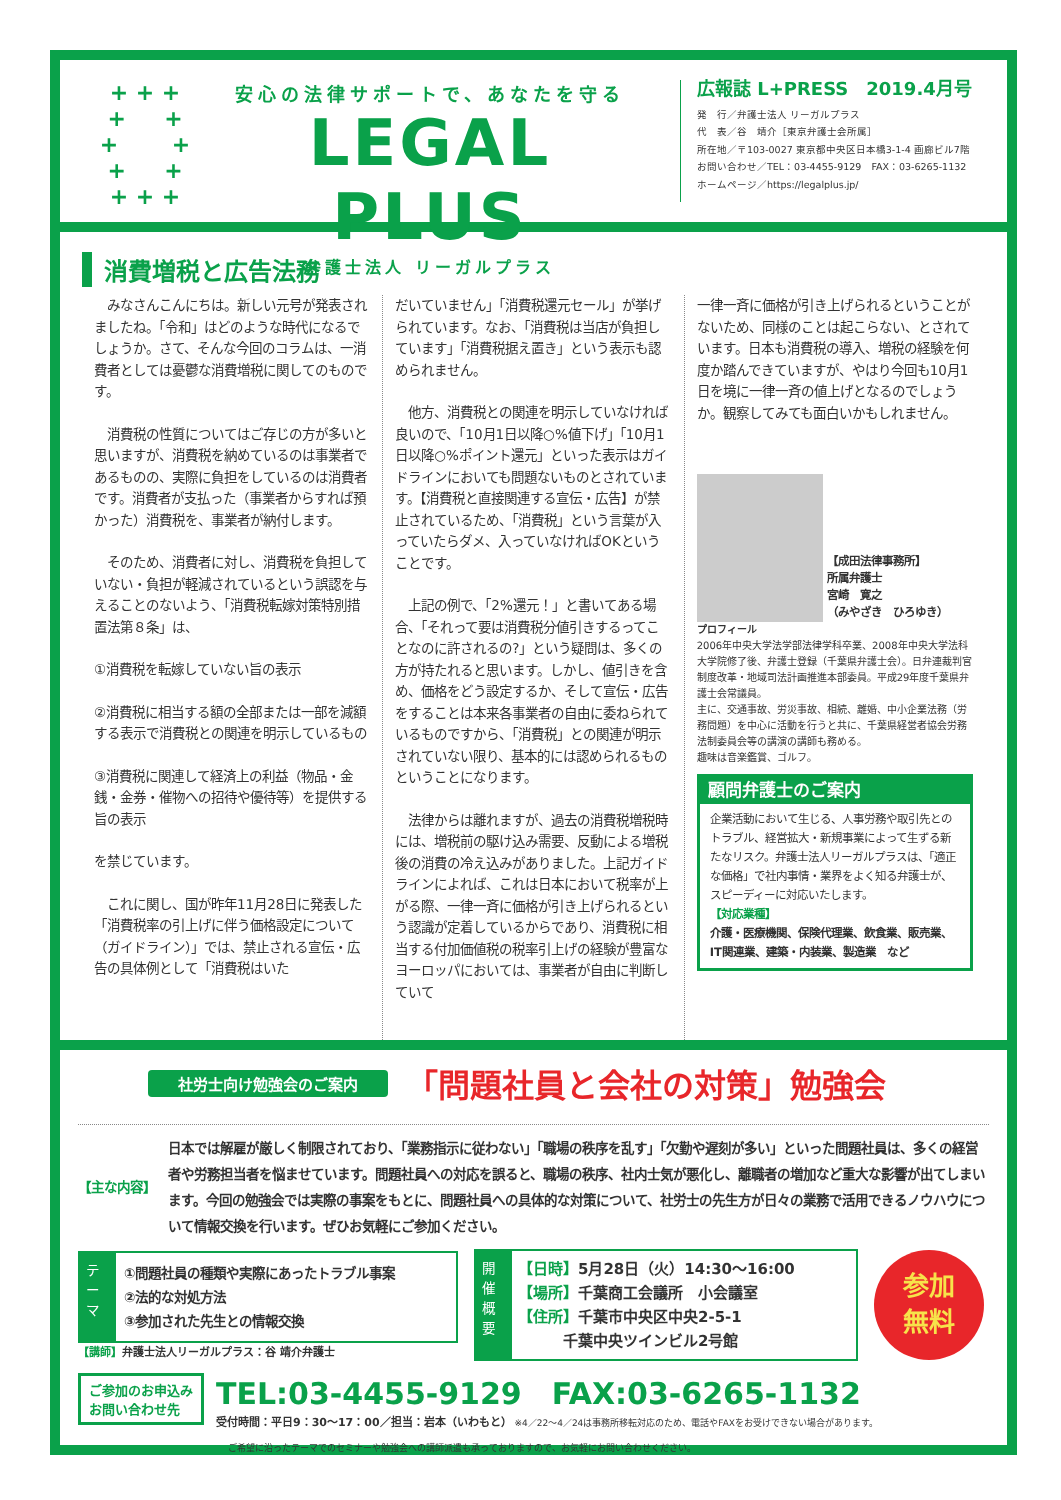+ + +
+ +
+ +
+ +
+ + +
安心の法律サポートで、あなたを守る
LEGAL PLUS
弁護士法人 リーガルプラス
広報誌 L+PRESS　2019.4月号
発　行／弁護士法人 リーガルプラス
代　表／谷　靖介［東京弁護士会所属］
所在地／〒103-0027 東京都中央区日本橋3-1-4 画廊ビル7階
お問い合わせ／TEL：03-4455-9129　FAX：03-6265-1132
ホームページ／https://legalplus.jp/
消費増税と広告法務
　みなさんこんにちは。新しい元号が発表されましたね。「令和」はどのような時代になるでしょうか。さて、そんな今回のコラムは、一消費者としては憂鬱な消費増税に関してのものです。
　消費税の性質についてはご存じの方が多いと思いますが、消費税を納めているのは事業者であるものの、実際に負担をしているのは消費者です。消費者が支払った（事業者からすれば預かった）消費税を、事業者が納付します。
　そのため、消費者に対し、消費税を負担していない・負担が軽減されているという誤認を与えることのないよう、「消費税転嫁対策特別措置法第８条」は、
①消費税を転嫁していない旨の表示
②消費税に相当する額の全部または一部を減額する表示で消費税との関連を明示しているもの
③消費税に関連して経済上の利益（物品・金銭・金券・催物への招待や優待等）を提供する旨の表示
を禁じています。
　これに関し、国が昨年11月28日に発表した「消費税率の引上げに伴う価格設定について（ガイドライン）」では、禁止される宣伝・広告の具体例として「消費税はいた
だいていません」「消費税還元セール」が挙げられています。なお、「消費税は当店が負担しています」「消費税据え置き」という表示も認められません。
　他方、消費税との関連を明示していなければ良いので、「10月1日以降○%値下げ」「10月1日以降○%ポイント還元」といった表示はガイドラインにおいても問題ないものとされています。【消費税と直接関連する宣伝・広告】が禁止されているため、「消費税」という言葉が入っていたらダメ、入っていなければOKということです。
　上記の例で、「2%還元！」と書いてある場合、「それって要は消費税分値引きするってことなのに許されるの?」という疑問は、多くの方が持たれると思います。しかし、値引きを含め、価格をどう設定するか、そして宣伝・広告をすることは本来各事業者の自由に委ねられているものですから、「消費税」との関連が明示されていない限り、基本的には認められるものということになります。
　法律からは離れますが、過去の消費税増税時には、増税前の駆け込み需要、反動による増税後の消費の冷え込みがありました。上記ガイドラインによれば、これは日本において税率が上がる際、一律一斉に価格が引き上げられるという認識が定着しているからであり、消費税に相当する付加価値税の税率引上げの経験が豊富なヨーロッパにおいては、事業者が自由に判断していて
一律一斉に価格が引き上げられるということがないため、同様のことは起こらない、とされています。日本も消費税の導入、増税の経験を何度か踏んできていますが、やはり今回も10月1日を境に一律一斉の値上げとなるのでしょうか。観察してみても面白いかもしれません。
【成田法律事務所】
所属弁護士
宮崎　寛之
（みやざき　ひろゆき）
プロフィール
2006年中央大学法学部法律学科卒業、2008年中央大学法科大学院修了後、弁護士登録（千葉県弁護士会）。日弁連裁判官制度改革・地域司法計画推進本部委員。平成29年度千葉県弁護士会常議員。
主に、交通事故、労災事故、相続、離婚、中小企業法務（労務問題）を中心に活動を行うと共に、千葉県経営者協会労務法制委員会等の講演の講師も務める。
趣味は音楽鑑賞、ゴルフ。
顧問弁護士のご案内
企業活動において生じる、人事労務や取引先とのトラブル、経営拡大・新規事業によって生ずる新たなリスク。弁護士法人リーガルプラスは、「適正な価格」で社内事情・業界をよく知る弁護士が、スピーディーに対応いたします。
【対応業種】
介護・医療機関、保険代理業、飲食業、販売業、IT関連業、建築・内装業、製造業　など
社労士向け勉強会のご案内 「問題社員と会社の対策」勉強会
【主な内容】 日本では解雇が厳しく制限されており、「業務指示に従わない」「職場の秩序を乱す」「欠勤や遅刻が多い」といった問題社員は、多くの経営者や労務担当者を悩ませています。問題社員への対応を誤ると、職場の秩序、社内士気が悪化し、離職者の増加など重大な影響が出てしまいます。今回の勉強会では実際の事案をもとに、問題社員への具体的な対策について、社労士の先生方が日々の業務で活用できるノウハウについて情報交換を行います。ぜひお気軽にご参加ください。
テーマ
①問題社員の種類や実際にあったトラブル事案
②法的な対処方法
③参加された先生との情報交換
【講師】弁護士法人リーガルプラス：谷 靖介弁護士
開催概要
【日時】5月28日（火）14:30〜16:00
【場所】千葉商工会議所　小会議室
【住所】千葉市中央区中央2-5-1
　　　千葉中央ツインビル2号館
参加
無料
ご参加のお申込み
お問い合わせ先
TEL:03-4455-9129　FAX:03-6265-1132
受付時間：平日9：30〜17：00／担当：岩本（いわもと） ※4／22〜4／24は事務所移転対応のため、電話やFAXをお受けできない場合があります。
ご希望に沿ったテーマでのセミナーや勉強会への講師派遣も承っておりますので、お気軽にお問い合わせください。